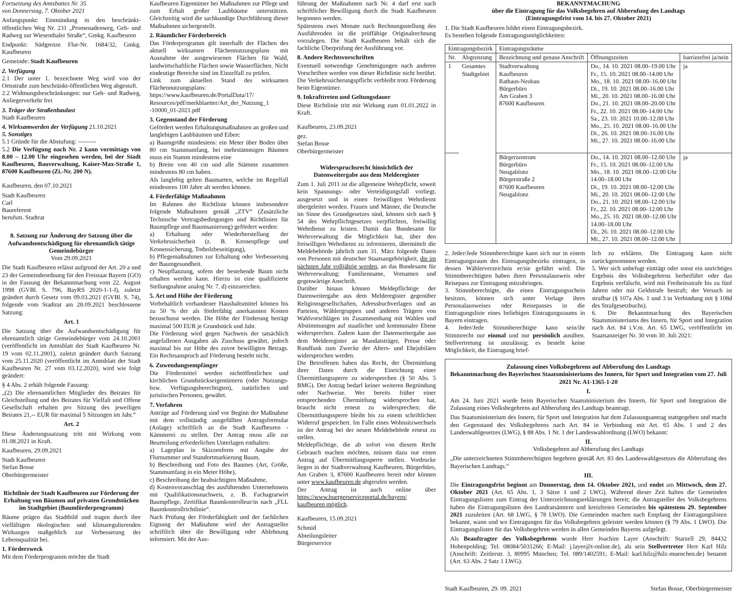Fortsetzung des Amtsbattes Nr. 35
von Donnerstag, 7. Oktober 2021
Anfangspunkt: Einmündung in den beschränkt-öffentlichen Weg Nr. 231 „Promenadenweg, Geh- und Radweg zur Wiesenthaler Straße“, Gmkg. Kaufbeuren
Endpunkt: Südgrenze Flur-Nr. 1684/32, Gmkg. Kaufbeuren
Gemeinde: Stadt Kaufbeuren
2. Verfügung
2.1 Der unter 1. bezeichnete Weg wird von der Ortsstraße zum beschränkt-öffentlichen Weg abgestuft.
2.2 Widmungsbeschränkungen: nur Geh- und Radweg, Anliegerverkehr frei
3. Träger der Straßenbaulast
Stadt Kaufbeuren
4. Wirksamwerden der Verfügung 21.10.2021
5. Sonstiges
5.1 Gründe für die Abstufung: ---------
5.2 Die Verfügung nach Nr. 2 kann vormittags von 8.00 – 12.00 Uhr eingesehen werden, bei der Stadt Kaufbeuren, Bauverwaltung, Kaiser-Max-Straße 1, 87600 Kaufbeuren (Zi.-Nr. 200 N).
Kaufbeuren, den 07.10.2021
Stadt Kaufbeuren
Carl
Baureferent
berufsm. Stadtrat
8. Satzung zur Änderung der Satzung über die Aufwandsentschädigung für ehrenamtlich tätige Gemeindebürger
Vom 29.09.2021
Die Stadt Kaufbeuren erlässt aufgrund der Art. 20 a und 23 der Gemeindeordnung für den Freistaat Bayern (GO) in der Fassung der Bekanntmachung vom 22. August 1998 (GVBl. S. 796, BayRS 2020-1-1-I), zuletzt geändert durch Gesetz vom 09.03.2021 (GVBl. S. 74), folgende vom Stadtrat am 28.09.2021 beschlossene Satzung:
Art. 1
Die Satzung über die Aufwandsentschädigung für ehrenamtlich tätige Gemeindebürger vom 24.10.2001 (veröffentlicht im Amtsblatt der Stadt Kaufbeuren Nr. 19 vom 02.11.2001), zuletzt geändert durch Satzung vom 25.11.2020 (veröffentlicht im Amtsblatt der Stadt Kaufbeuren Nr. 27 vom 03.12.2020), wird wie folgt geändert:
§ 4 Abs. 2 erhält folgende Fassung:
„(2) Die ehrenamtlichen Mitglieder des Beirates für Gleichstellung und des Beirates für Vielfalt und Offene Gesellschaft erhalten pro Sitzung des jeweiligen Beirates 21,-- EUR für maximal 5 Sitzungen im Jahr.“
Art. 2
Diese Änderungssatzung tritt mit Wirkung vom 01.08.2021 in Kraft.
Kaufbeuren, 29.09.2021
Stadt Kaufbeuren
Stefan Bosse
Oberbürgermeister
Richtlinie der Stadt Kaufbeuren zur Förderung der Erhaltung von Bäumen auf privaten Grundstücken im Stadtgebiet (Baumförderprogramm)
Bäume prägen das Stadtbild und tragen durch ihre vielfältigen ökologischen und klimaregulierenden Wirkungen maßgeblich zur Verbesserung der Lebensqualität bei.
1. Förderzweck
Mit dem Förderprogramm möchte die Stadt
Kaufbeuren Eigentümer bei Maßnahmen zur Pflege und zum Erhalt großer Laubbäume unterstützen. Gleichzeitig wird die sachkundige Durchführung dieser Maßnahmen sichergestellt.
2. Räumlicher Förderbereich
Das Förderprogramm gilt innerhalb der Flächen des aktuell wirksamen Flächennutzungsplans mit Ausnahme der ausgewiesenen Flächen für Wald, landwirtschaftliche Flächen sowie Wasserflächen. Nicht eindeutige Bereiche sind im Einzelfall zu prüfen.
Link zum aktuellen Stand des wirksamen Flächennutzungsplans:
https://www.kaufbeuren.de/PortalData/17/ Resources/pdf/merkblaetter/Art_der_Nutzung_1 -10000_01-2021.pdf
3. Gegenstand der Förderung
Gefördert werden Erhaltungsmaßnahmen an großen und langlebigen Laubbäumen und Eiben:
a) Baumgröße mindestens: ein Meter über Boden über 80 cm Stammumfang, bei mehrstämmigen Bäumen muss ein Stamm mindestens eine
b) Breite von 40 cm und alle Stämme zusammen mindestens 80 cm haben.
Als langlebig gelten Baumarten, welche im Regelfall mindestens 100 Jahre alt werden können.
4. Förderfähige Maßnahmen
Im Rahmen der Richtlinie können insbesondere folgende Maßnahmen gemäß „ZTV“ (Zusätzliche Technische Vertragsbedingungen und Richtlinien für Baumpflege und Baumsanierung) gefördert werden:
a) Erhaltung oder Wiederherstellung der Verkehrssicherheit (z. B. Kronenpflege und Kronensicherung, Totholzbeseitigung),
b) Pflegemaßnahmen zur Erhaltung oder Verbesserung der Baumgesundheit.
c) Neupflanzung, sofern der bestehende Baum nicht erhalten werden kann. Hierzu ist eine qualifizierte Stellungnahme analog Nr. 7. d) einzureichen.
5. Art und Höhe der Förderung
Vorbehaltlich vorhandener Haushaltsmittel können bis zu 50 % der als förderfähig anerkannten Kosten bezuschusst werden. Die Höhe der Förderung beträgt maximal 500 EUR je Grundstück und Jahr.
Die Förderung wird gegen Nachweis der tatsächlich angefallenen Ausgaben als Zuschuss gewährt, jedoch maximal bis zur Höhe des zuvor bewilligten Betrags. Ein Rechtsanspruch auf Förderung besteht nicht.
6. Zuwendungsempfänger
Die Fördermittel werden nichtöffentlichen und kirchlichen Grundstückseigentümern (oder Nutzungs- bzw. Verfügungsberechtigten), natürlichen und juristischen Personen, gewährt.
7. Verfahren
Anträge auf Förderung sind vor Beginn der Maßnahme mit dem vollständig ausgefüllten Antragsformular (Anlage) schriftlich an die Stadt Kaufbeuren - Kämmerei zu stellen. Der Antrag muss alle zur Beurteilung erforderlichen Unterlagen enthalten:
a) Lageplan in Skizzenform mit Angabe der Flurnummer und Standortmarkierung Baum,
b) Beschreibung und Foto des Baumes (Art, Größe, Stammumfang in ein Meter Höhe),
c) Beschreibung der beabsichtigten Maßnahme,
d) Kostenvoranschlag des ausführenden Unternehmens mit Qualifikationsnachweis, z. B. Fachagrarwirt Baumpflege, Zertifikat Baumkontrolleur/in nach „FLL Baumkontrollrichtlinie“.
Nach Prüfung der Förderfähigkeit und der fachlichen Eignung der Maßnahme wird der Antragsteller schriftlich über die Bewilligung oder Ablehnung informiert. Mit der Aus-
führung der Maßnahmen nach Nr. 4 darf erst nach schriftlicher Bewilligung durch die Stadt Kaufbeuren begonnen werden.
Spätestens zwei Monate nach Rechnungsstellung des Ausführenden ist die prüffähige Originalrechnung vorzulegen. Die Stadt Kaufbeuren behält sich die fachliche Überprüfung der Ausführung vor.
8. Andere Rechtsvorschriften
Eventuell notwendige Genehmigungen nach anderen Vorschriften werden von dieser Richtlinie nicht berührt. Die Verkehrssicherungspflicht verbleibt trotz Förderung beim Eigentümer.
9. Inkrafttreten und Geltungsdauer
Diese Richtlinie tritt mit Wirkung zum 01.01.2022 in Kraft.
Kaufbeuren, 23.09.2021
gez.
Stefan Bosse
Oberbürgermeister
Widerspruchsrecht hinsichtlich der Datenweitergabe aus dem Melderegister
Zum 1. Juli 2011 ist die allgemeine Wehrpflicht, soweit kein Spannungs- oder Verteidigungsfall vorliegt, ausgesetzt und in einen freiwilligen Wehrdienst übergeleitet worden. Frauen und Männer, die Deutsche im Sinne des Grundgesetzes sind, können sich nach § 54 des Wehrpflichtgesetzes verpflichten, freiwillig Wehrdienst zu leisten. Damit das Bundesamt für Wehrverwaltung die Möglichkeit hat, über den freiwilligen Wehrdienst zu informieren, übermittelt die Meldebehörde jährlich zum 31. März folgende Daten von Personen mit deutscher Staatsangehörigkeit, die im nächsten Jahr volljährig werden, an das Bundesamt für Wehrverwaltung: Familienname, Vornamen und gegenwärtige Anschrift.
Darüber hinaus können Meldepflichtige der Datenweitergabe aus dem Melderegister gegenüber Religionsgesellschaften, Adressbuchverlagen und an Parteien, Wählergruppen und anderen Trägern von Wahlvorschlägen im Zusammenhang mit Wahlen und Abstimmungen auf staatlicher und kommunaler Ebene widersprechen. Zudem kann der Datenweitergabe aus dem Melderegister an Mandatsträger, Presse oder Rundfunk zum Zwecke der Alters- und Ehejubiläen widersprochen werden.
Die Betroffenen haben das Recht, der Übermittlung ihrer Daten durch die Einrichtung einer Übermittlungssperre zu widersprechen (§ 50 Abs. 5 BMG). Der Antrag bedarf keiner weiteren Begründung oder Nachweise. Wer bereits früher einer entsprechenden Übermittlung widersprochen hat, braucht nicht erneut zu widersprechen; die Übermittlungssperre bleibt bis zu einem schriftlichen Widerruf gespeichert. Im Falle eines Wohnsitzwechsels ist der Antrag bei der neuen Meldebehörde erneut zu stellen.
Meldepflichtige, die ab sofort von diesem Recht Gebrauch machen möchten, müssen dazu nur einen Antrag auf Übermittlungssperre stellen. Vordrucke liegen in der Stadtverwaltung Kaufbeuren, Bürgerbüro, Am Graben 3, 87600 Kaufbeuren bereit oder können unter www.kaufbeuren.de abgerufen werden.
Der Antrag ist auch online über https://www.buergerserviceportal.de/bayern/ kaufbeuren möglich.
Kaufbeuren, 15.09.2021
Schmid
Abteilungsleiter
Bürgerservice
BEKANNTMACHUNG
über die Eintragung für das Volksbegehren auf Abberufung des Landtags
(Eintragungsfrist vom 14. bis 27. Oktober 2021)
1. Die Stadt Kaufbeuren bildet einen Eintragungsbezirk.
Es bestehen folgende Eintragungsmöglichkeiten:
| Eintragungsbezirk | | Eintragungsräume | | |
| --- | --- | --- | --- | --- |
| Nr. | Abgrenzung | Bezeichnung und genaue Anschrift | Öffnungszeiten | barrierefrei ja/nein |
| 1 | Gesamtes Stadtgebiet | Stadtverwaltung Kaufbeuren Rathaus-Neubau Bürgerbüro Am Graben 3 87600 Kaufbeuren | Do., 14. 10. 2021 08.00–19.00 Uhr Fr., 15. 10. 2021 08.00–14.00 Uhr Mo., 18. 10. 2021 08.00–16.00 Uhr Di., 19. 10. 2021 08.00–16.00 Uhr Mi., 20. 10. 2021 08.00–16.00 Uhr Do., 21. 10. 2021 08.00–20.00 Uhr Fr., 22. 10. 2021 08.00–14.00 Uhr Sa., 23. 10. 2021 10.00–12.00 Uhr Mo., 25. 10. 2021 08.00–16.00 Uhr Di., 26. 10. 2021 08.00–16.00 Uhr Mi., 27. 10. 2021 08.00–16.00 Uhr | ja |
| | | Bürgerzentrum Bürgerbüro Neugablonz Bürgerstraße 2 87600 Kaufbeuren Neugablonz | Do., 14. 10. 2021 08.00–12.00 Uhr Fr., 15. 10. 2021 08.00–12.00 Uhr Mo., 18. 10. 2021 08.00–12.00 Uhr 14.00–18.00 Uhr Di., 19. 10. 2021 08.00–12.00 Uhr Mi., 20. 10. 2021 08.00–12.00 Uhr Do., 21. 10. 2021 08.00–12.00 Uhr Fr., 22. 10. 2021 08.00–12.00 Uhr Mo., 25. 10. 2021 08.00–12.00 Uhr 14.00–18.00 Uhr Di., 26. 10. 2021 08.00–12.00 Uhr Mi., 27. 10. 2021 08.00–12.00 Uhr | ja |
2. Jeder/Jede Stimmberechtigte kann sich nur in einem Eintragungsraum des Eintragungsbezirks eintragen, in dessen Wählerverzeichnis er/sie geführt wird. Die Stimmberechtigten haben ihren Personalausweis oder Reisepass zur Eintragung mitzubringen.
3. Stimmberechtigte, die einen Eintragungsschein besitzen, können sich unter Vorlage ihres Personalausweises oder Reisepasses in die Eintragungsliste eines beliebigen Eintragungsraums in Bayern eintragen.
4. Jeder/Jede Stimmberechtigte kann sein/ihr Stimmrecht nur einmal und nur persönlich ausüben. Stellvertretung ist unzulässig; es besteht keine Möglichkeit, die Eintragung brief-
lich zu erklären. Die Eintragung kann nicht zurückgenommen werden.
5. Wer sich unbefugt einträgt oder sonst ein unrichtiges Ergebnis des Volksbegehrens herbeiführt oder das Ergebnis verfälscht, wird mit Freiheitsstrafe bis zu fünf Jahren oder mit Geldstrafe bestraft; der Versuch ist strafbar (§ 107a Abs. 1 und 3 in Verbindung mit § 108d des Strafgesetzbuchs).
6. Die Bekanntmachung des Bayerischen Staatsministeriums des Innern, für Sport und Integration nach Art. 84 i.V.m. Art. 65 LWG, veröffentlicht im Staatsanzeiger Nr. 30 vom 30. Juli 2021:
Zulassung eines Volksbegehrens auf Abberufung des Landtags
Bekanntmachung des Bayerischen Staatsministeriums des Innern, für Sport und Integration vom 27. Juli 2021 Nr. A1-1365-1-20
I.
Am 24. Juni 2021 wurde beim Bayerischen Staatsministerium des Innern, für Sport und Integration die Zulassung eines Volksbegehrens auf Abberufung des Landtags beantragt.
Das Staatsministerium des Innern, für Sport und Integration hat dem Zulassungsantrag stattgegeben und macht den Gegenstand des Volksbegehrens nach Art. 84 in Verbindung mit Art. 65 Abs. 1 und 2 des Landeswahlgesetzes (LWG), § 88 Abs. 1 Nr. 1 der Landeswahlordnung (LWO) bekannt:
II.
Volksbegehren auf Abberufung des Landtags
„Die unterzeichneten Stimmberechtigten begehren gemäß Art. 83 des Landeswahlgesetzes die Abberufung des Bayerischen Landtags.“
III.
Die Eintragungsfrist beginnt am Donnerstag, dem 14. Oktober 2021, und endet am Mittwoch, dem 27. Oktober 2021 (Art. 65 Abs. 1, 3 Sätze 1 und 2 LWG). Während dieser Zeit halten die Gemeinden Eintragungslisten zum Eintrag der Unterzeichnungserklärungen bereit; die Antragsteller des Volksbegehrens haben die Eintragungslisten den Landratsämtern und kreisfreien Gemeinden bis spätestens 29. September 2021 zuzuleiten (Art. 68 LWG, § 78 LWO). Die Gemeinden machen nach Empfang der Eintragungslisten bekannt, wann und wo Eintragungen für das Volksbegehren geleistet werden können (§ 79 Abs. 1 LWO). Die Eintragungslisten für das Volksbegehren werden in allen Gemeinden Bayerns aufgelegt.
Als Beauftragter des Volksbegehrens wurde Herr Joachim Layer (Anschrift: Starzell 29, 84432 Hohenpolding; Tel. 08084/5031266; E-Mail: j.layer@t-online.de), als sein Stellvertreter Herr Karl Hilz (Anschrift: Zeitlerstr. 3, 80995 München; Tel. 089/1402591; E-Mail: karl.hilz@hilz-muenchen.de) benannt (Art. 63 Abs. 2 Satz 1 LWG).
Stadt Kaufbeuren, 29. 09. 2021 Stefan Bosse, Oberbürgermeister